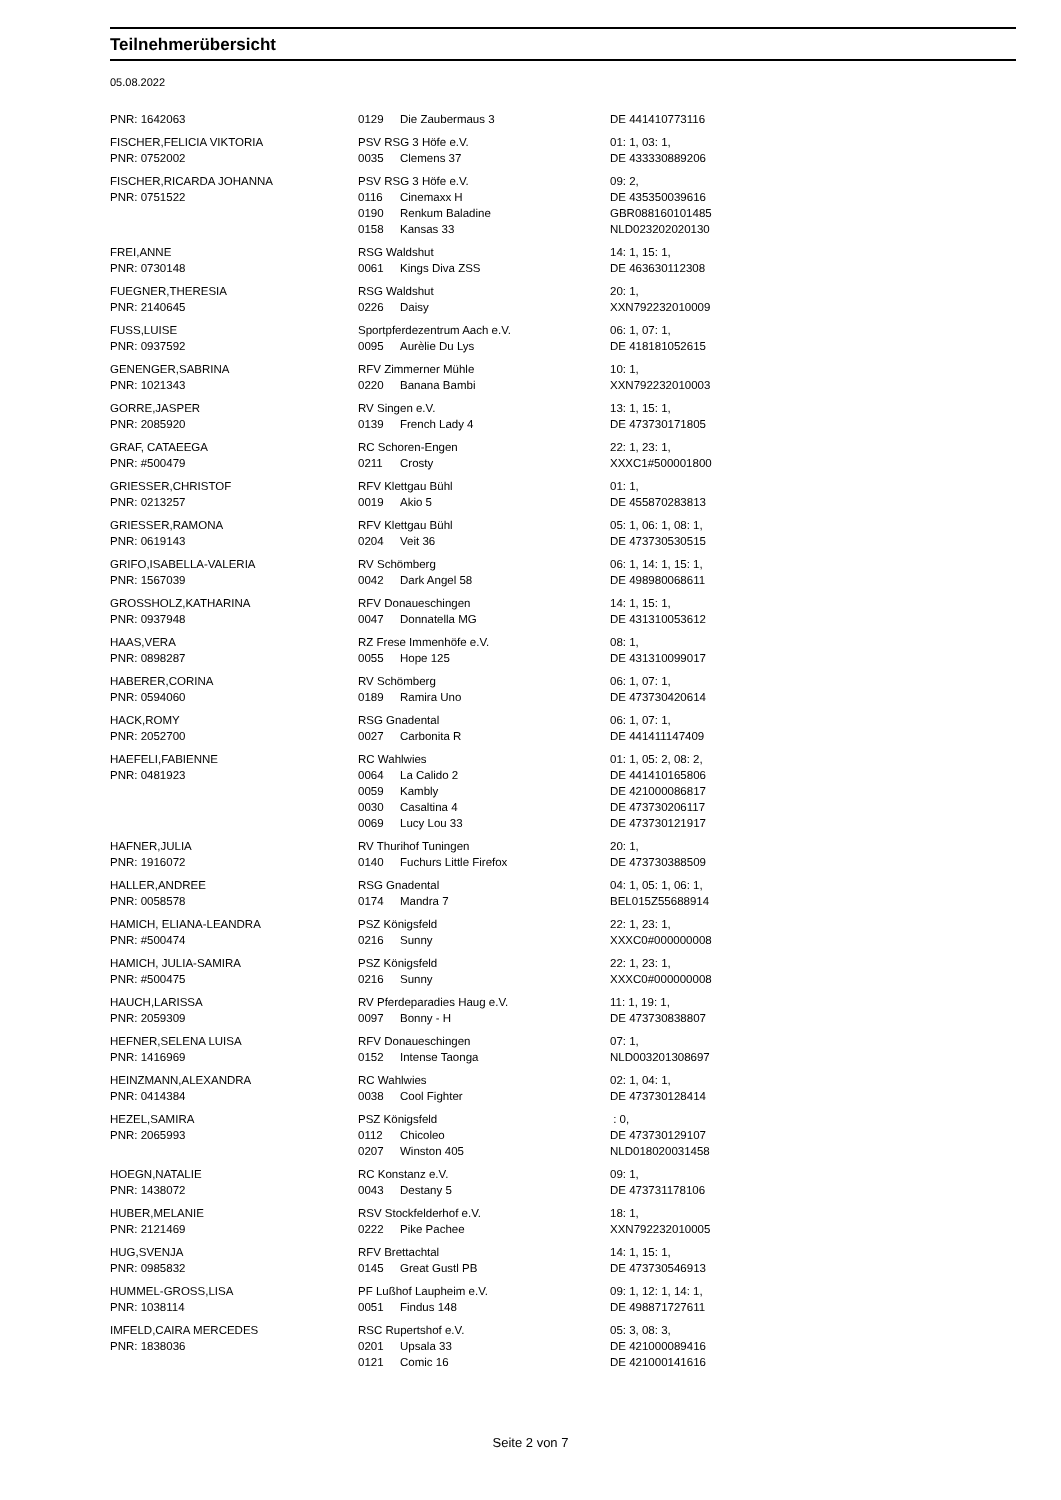Teilnehmerübersicht
05.08.2022
| PNR: 1642063 | 0129 | Die Zaubermaus 3 | DE 441410773116 |
| FISCHER,FELICIA VIKTORIA | PSV RSG 3 Höfe e.V. | | 01: 1, 03: 1, |
| PNR: 0752002 | 0035 | Clemens 37 | DE 433330889206 |
| FISCHER,RICARDA JOHANNA | PSV RSG 3 Höfe e.V. | | 09: 2, |
| PNR: 0751522 | 0116 | Cinemaxx H | DE 435350039616 |
| | 0190 | Renkum Baladine | GBR088160101485 |
| | 0158 | Kansas 33 | NLD023202020130 |
| FREI,ANNE | RSG Waldshut | | 14: 1, 15: 1, |
| PNR: 0730148 | 0061 | Kings Diva ZSS | DE 463630112308 |
| FUEGNER,THERESIA | RSG Waldshut | | 20: 1, |
| PNR: 2140645 | 0226 | Daisy | XXN792232010009 |
| FUSS,LUISE | Sportpferdezentrum Aach e.V. | | 06: 1, 07: 1, |
| PNR: 0937592 | 0095 | Aurèlie Du Lys | DE 418181052615 |
| GENENGER,SABRINA | RFV Zimmerner Mühle | | 10: 1, |
| PNR: 1021343 | 0220 | Banana Bambi | XXN792232010003 |
| GORRE,JASPER | RV Singen e.V. | | 13: 1, 15: 1, |
| PNR: 2085920 | 0139 | French Lady 4 | DE 473730171805 |
| GRAF, CATAEEGA | RC Schoren-Engen | | 22: 1, 23: 1, |
| PNR: #500479 | 0211 | Crosty | XXXC1#500001800 |
| GRIESSER,CHRISTOF | RFV Klettgau Bühl | | 01: 1, |
| PNR: 0213257 | 0019 | Akio 5 | DE 455870283813 |
| GRIESSER,RAMONA | RFV Klettgau Bühl | | 05: 1, 06: 1, 08: 1, |
| PNR: 0619143 | 0204 | Veit 36 | DE 473730530515 |
| GRIFO,ISABELLA-VALERIA | RV Schömberg | | 06: 1, 14: 1, 15: 1, |
| PNR: 1567039 | 0042 | Dark Angel 58 | DE 498980068611 |
| GROSSHOLZ,KATHARINA | RFV Donaueschingen | | 14: 1, 15: 1, |
| PNR: 0937948 | 0047 | Donnatella MG | DE 431310053612 |
| HAAS,VERA | RZ Frese Immenhöfe e.V. | | 08: 1, |
| PNR: 0898287 | 0055 | Hope 125 | DE 431310099017 |
| HABERER,CORINA | RV Schömberg | | 06: 1, 07: 1, |
| PNR: 0594060 | 0189 | Ramira Uno | DE 473730420614 |
| HACK,ROMY | RSG Gnadental | | 06: 1, 07: 1, |
| PNR: 2052700 | 0027 | Carbonita R | DE 441411147409 |
| HAEFELI,FABIENNE | RC Wahlwies | | 01: 1, 05: 2, 08: 2, |
| PNR: 0481923 | 0064 | La Calido 2 | DE 441410165806 |
| | 0059 | Kambly | DE 421000086817 |
| | 0030 | Casaltina 4 | DE 473730206117 |
| | 0069 | Lucy Lou 33 | DE 473730121917 |
| HAFNER,JULIA | RV Thurihof Tuningen | | 20: 1, |
| PNR: 1916072 | 0140 | Fuchurs Little Firefox | DE 473730388509 |
| HALLER,ANDREE | RSG Gnadental | | 04: 1, 05: 1, 06: 1, |
| PNR: 0058578 | 0174 | Mandra 7 | BEL015Z55688914 |
| HAMICH, ELIANA-LEANDRA | PSZ Königsfeld | | 22: 1, 23: 1, |
| PNR: #500474 | 0216 | Sunny | XXXC0#000000008 |
| HAMICH, JULIA-SAMIRA | PSZ Königsfeld | | 22: 1, 23: 1, |
| PNR: #500475 | 0216 | Sunny | XXXC0#000000008 |
| HAUCH,LARISSA | RV Pferdeparadies Haug e.V. | | 11: 1, 19: 1, |
| PNR: 2059309 | 0097 | Bonny - H | DE 473730838807 |
| HEFNER,SELENA LUISA | RFV Donaueschingen | | 07: 1, |
| PNR: 1416969 | 0152 | Intense Taonga | NLD003201308697 |
| HEINZMANN,ALEXANDRA | RC Wahlwies | | 02: 1, 04: 1, |
| PNR: 0414384 | 0038 | Cool Fighter | DE 473730128414 |
| HEZEL,SAMIRA | PSZ Königsfeld | | : 0, |
| PNR: 2065993 | 0112 | Chicoleo | DE 473730129107 |
| | 0207 | Winston 405 | NLD018020031458 |
| HOEGN,NATALIE | RC Konstanz e.V. | | 09: 1, |
| PNR: 1438072 | 0043 | Destany 5 | DE 473731178106 |
| HUBER,MELANIE | RSV Stockfelderhof e.V. | | 18: 1, |
| PNR: 2121469 | 0222 | Pike Pachee | XXN792232010005 |
| HUG,SVENJA | RFV Brettachtal | | 14: 1, 15: 1, |
| PNR: 0985832 | 0145 | Great Gustl PB | DE 473730546913 |
| HUMMEL-GROSS,LISA | PF Lußhof Laupheim e.V. | | 09: 1, 12: 1, 14: 1, |
| PNR: 1038114 | 0051 | Findus 148 | DE 498871727611 |
| IMFELD,CAIRA MERCEDES | RSC Rupertshof e.V. | | 05: 3, 08: 3, |
| PNR: 1838036 | 0201 | Upsala 33 | DE 421000089416 |
| | 0121 | Comic 16 | DE 421000141616 |
Seite 2 von 7